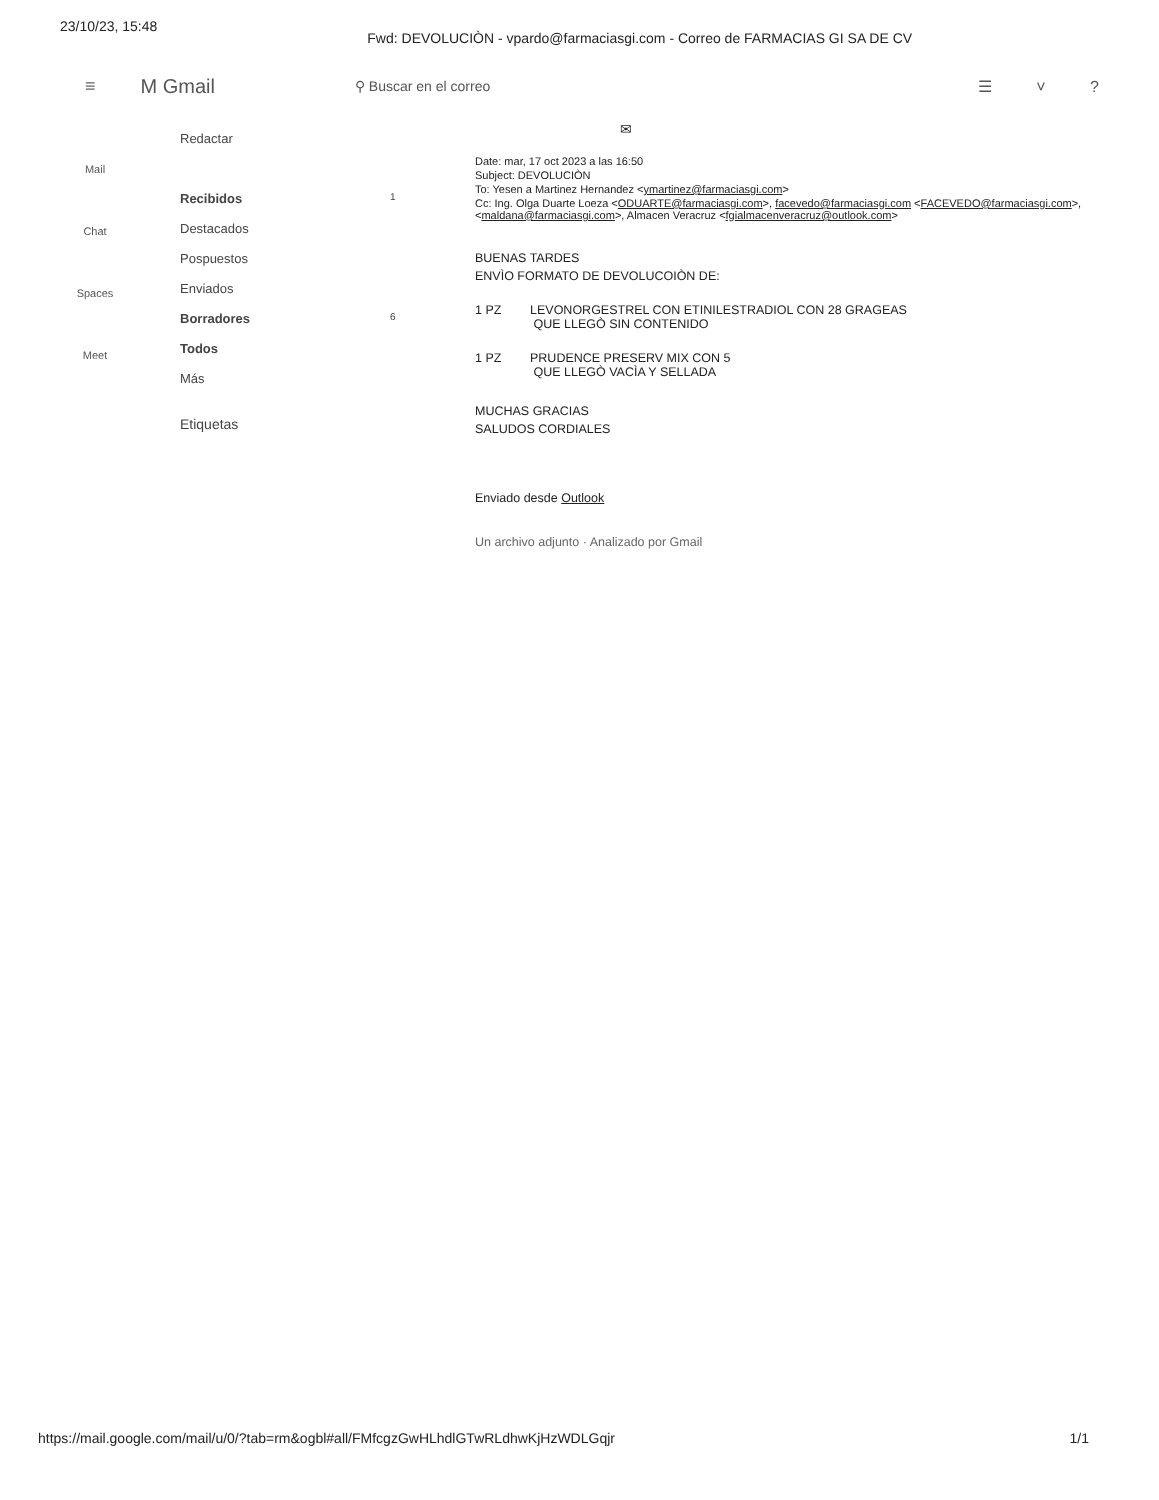23/10/23, 15:48 Fwd: DEVOLUCIÒN - vpardo@farmaciasgi.com - Correo de FARMACIAS GI SA DE CV
≡ M Gmail ⚲ Buscar en el correo ☰ ˅ ?
Mail
Chat
Spaces
Meet
Redactar
Recibidos 1
Destacados
Pospuestos
Enviados
Borradores 6
Todos
Más
Etiquetas
✉
Date: mar, 17 oct 2023 a las 16:50
Subject: DEVOLUCIÒN
To: Yesen a Martinez Hernandez <ymartinez@farmaciasgi.com>
Cc: Ing. Olga Duarte Loeza <ODUARTE@farmaciasgi.com>, facevedo@farmaciasgi.com <FACEVEDO@farmaciasgi.com>, <maldana@farmaciasgi.com>, Almacen Veracruz <fgialmacenveracruz@outlook.com>
BUENAS TARDES
ENVÌO FORMATO DE DEVOLUCOIÒN DE:
1 PZ LEVONORGESTREL CON ETINILESTRADIOL CON 28 GRAGEAS
QUE LLEGÒ SIN CONTENIDO
1 PZ PRUDENCE PRESERV MIX CON 5
QUE LLEGÒ VACÌA Y SELLADA
MUCHAS GRACIAS
SALUDOS CORDIALES
Enviado desde Outlook
Un archivo adjunto · Analizado por Gmail
https://mail.google.com/mail/u/0/?tab=rm&ogbl#all/FMfcgzGwHLhdlGTwRLdhwKjHzWDLGqjr 1/1